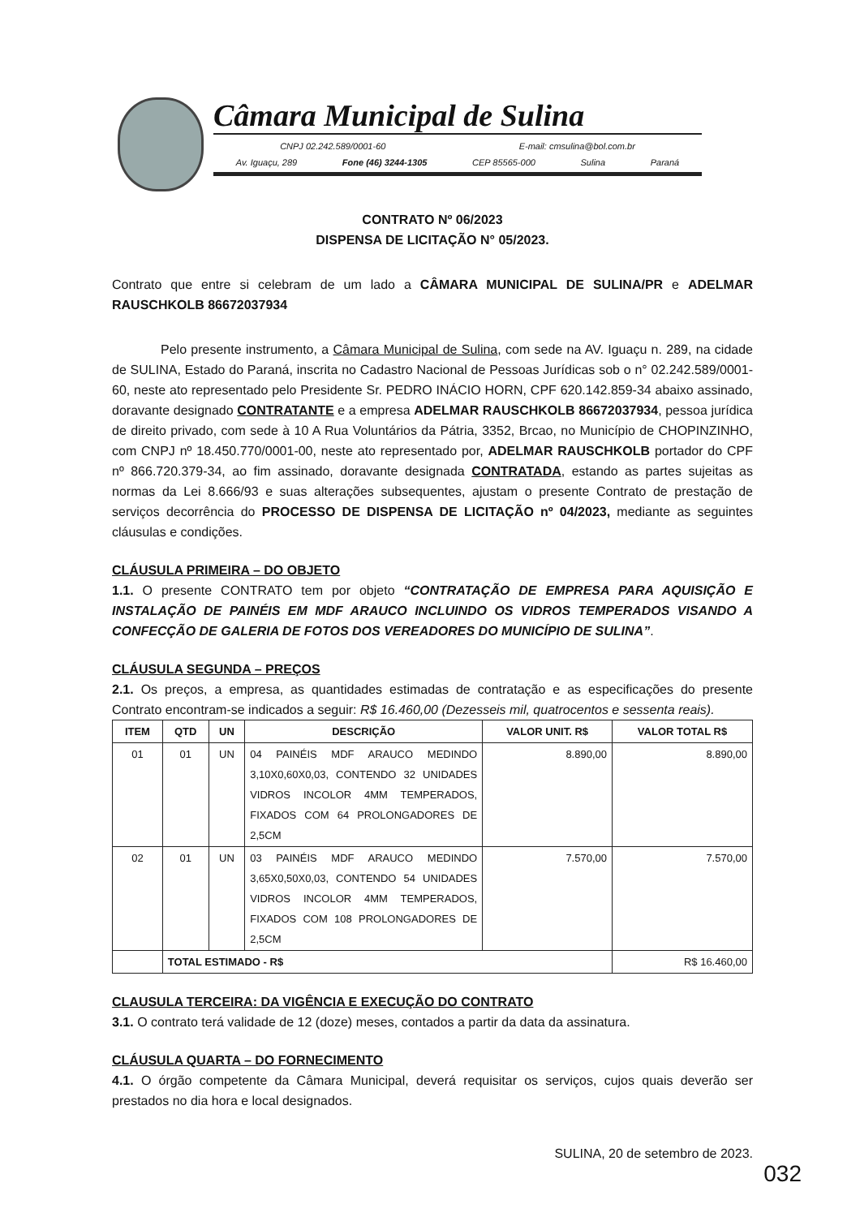Câmara Municipal de Sulina
CNPJ 02.242.589/0001-60 E-mail: cmsulina@bol.com.br
Av. Iguaçu, 289 Fone (46) 3244-1305 CEP 85565-000 Sulina Paraná
CONTRATO Nº 06/2023
DISPENSA DE LICITAÇÃO N° 05/2023.
Contrato que entre si celebram de um lado a CÂMARA MUNICIPAL DE SULINA/PR e ADELMAR RAUSCHKOLB 86672037934
Pelo presente instrumento, a Câmara Municipal de Sulina, com sede na AV. Iguaçu n. 289, na cidade de SULINA, Estado do Paraná, inscrita no Cadastro Nacional de Pessoas Jurídicas sob o n° 02.242.589/0001-60, neste ato representado pelo Presidente Sr. PEDRO INÁCIO HORN, CPF 620.142.859-34 abaixo assinado, doravante designado CONTRATANTE e a empresa ADELMAR RAUSCHKOLB 86672037934, pessoa jurídica de direito privado, com sede à 10 A Rua Voluntários da Pátria, 3352, Brcao, no Município de CHOPINZINHO, com CNPJ nº 18.450.770/0001-00, neste ato representado por, ADELMAR RAUSCHKOLB portador do CPF nº 866.720.379-34, ao fim assinado, doravante designada CONTRATADA, estando as partes sujeitas as normas da Lei 8.666/93 e suas alterações subsequentes, ajustam o presente Contrato de prestação de serviços decorrência do PROCESSO DE DISPENSA DE LICITAÇÃO nº 04/2023, mediante as seguintes cláusulas e condições.
CLÁUSULA PRIMEIRA – DO OBJETO
1.1. O presente CONTRATO tem por objeto “CONTRATAÇÃO DE EMPRESA PARA AQUISIÇÃO E INSTALAÇÃO DE PAINÉIS EM MDF ARAUCO INCLUINDO OS VIDROS TEMPERADOS VISANDO A CONFECÇÃO DE GALERIA DE FOTOS DOS VEREADORES DO MUNICÍPIO DE SULINA”.
CLÁUSULA SEGUNDA – PREÇOS
2.1. Os preços, a empresa, as quantidades estimadas de contratação e as especificações do presente Contrato encontram-se indicados a seguir: R$ 16.460,00 (Dezesseis mil, quatrocentos e sessenta reais).
| ITEM | QTD | UN | DESCRIÇÃO | VALOR UNIT. R$ | VALOR TOTAL R$ |
| --- | --- | --- | --- | --- | --- |
| 01 | 01 | UN | 04 PAINÉIS MDF ARAUCO MEDINDO 3,10X0,60X0,03, CONTENDO 32 UNIDADES VIDROS INCOLOR 4MM TEMPERADOS, FIXADOS COM 64 PROLONGADORES DE 2,5CM | 8.890,00 | 8.890,00 |
| 02 | 01 | UN | 03 PAINÉIS MDF ARAUCO MEDINDO 3,65X0,50X0,03, CONTENDO 54 UNIDADES VIDROS INCOLOR 4MM TEMPERADOS, FIXADOS COM 108 PROLONGADORES DE 2,5CM | 7.570,00 | 7.570,00 |
| | TOTAL ESTIMADO - R$ | | | | R$ 16.460,00 |
CLAUSULA TERCEIRA: DA VIGÊNCIA E EXECUÇÃO DO CONTRATO
3.1. O contrato terá validade de 12 (doze) meses, contados a partir da data da assinatura.
CLÁUSULA QUARTA – DO FORNECIMENTO
4.1. O órgão competente da Câmara Municipal, deverá requisitar os serviços, cujos quais deverão ser prestados no dia hora e local designados.
SULINA, 20 de setembro de 2023.
032